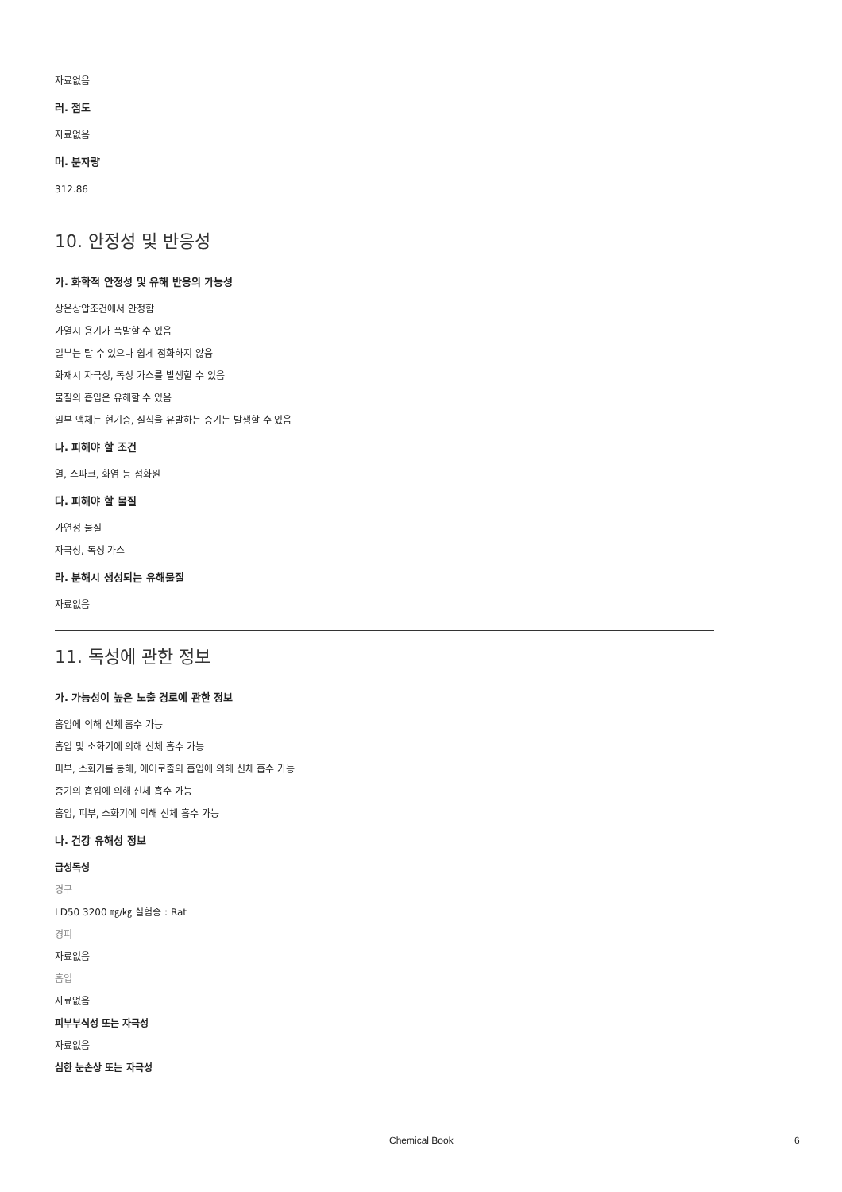자료없음
러. 점도
자료없음
머. 분자량
312.86
10. 안정성 및 반응성
가. 화학적 안정성 및 유해 반응의 가능성
상온상압조건에서 안정함
가열시 용기가 폭발할 수 있음
일부는 탈 수 있으나 쉽게 점화하지 않음
화재시 자극성, 독성 가스를 발생할 수 있음
물질의 흡입은 유해할 수 있음
일부 액체는 현기증, 질식을 유발하는 증기는 발생할 수 있음
나. 피해야 할 조건
열, 스파크, 화염 등 점화원
다. 피해야 할 물질
가연성 물질
자극성, 독성 가스
라. 분해시 생성되는 유해물질
자료없음
11. 독성에 관한 정보
가. 가능성이 높은 노출 경로에 관한 정보
흡입에 의해 신체 흡수 가능
흡입 및 소화기에 의해 신체 흡수 가능
피부, 소화기를 통해, 에어로졸의 흡입에 의해 신체 흡수 가능
증기의 흡입에 의해 신체 흡수 가능
흡입, 피부, 소화기에 의해 신체 흡수 가능
나. 건강 유해성 정보
급성독성
경구
LD50 3200 ㎎/㎏ 실험종 : Rat
경피
자료없음
흡입
자료없음
피부부식성 또는 자극성
자료없음
심한 눈손상 또는 자극성
Chemical Book 6